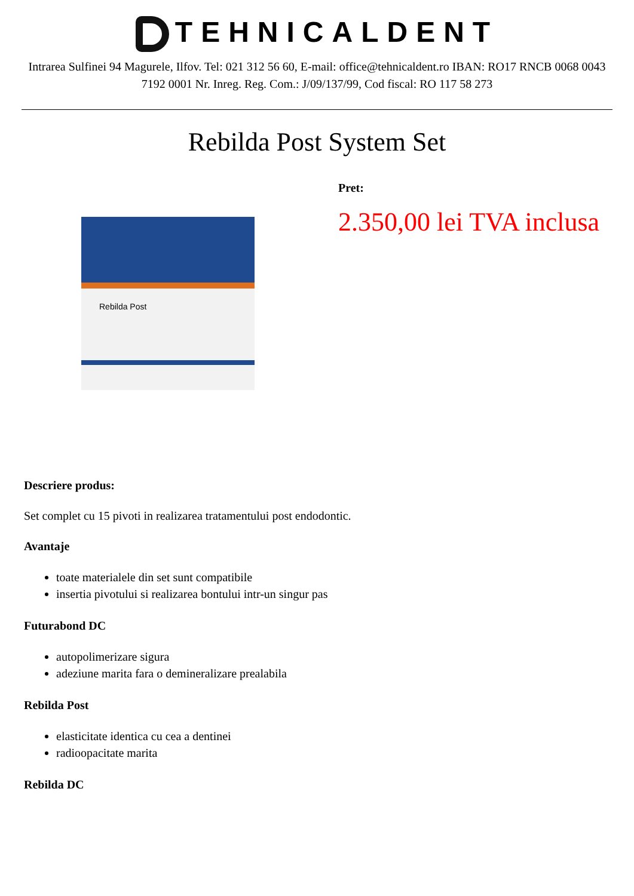TEHNICALDENT
Intrarea Sulfinei 94 Magurele, Ilfov. Tel: 021 312 56 60, E-mail: office@tehnicaldent.ro IBAN: RO17 RNCB 0068 0043 7192 0001 Nr. Inreg. Reg. Com.: J/09/137/99, Cod fiscal: RO 117 58 273
Rebilda Post System Set
Rebilda Post
Pret:
2.350,00 lei TVA inclusa
Descriere produs:
Set complet cu 15 pivoti in realizarea tratamentului post endodontic.
Avantaje
toate materialele din set sunt compatibile
insertia pivotului si realizarea bontului intr-un singur pas
Futurabond DC
autopolimerizare sigura
adeziune marita fara o demineralizare prealabila
Rebilda Post
elasticitate identica cu cea a dentinei
radioopacitate marita
Rebilda DC